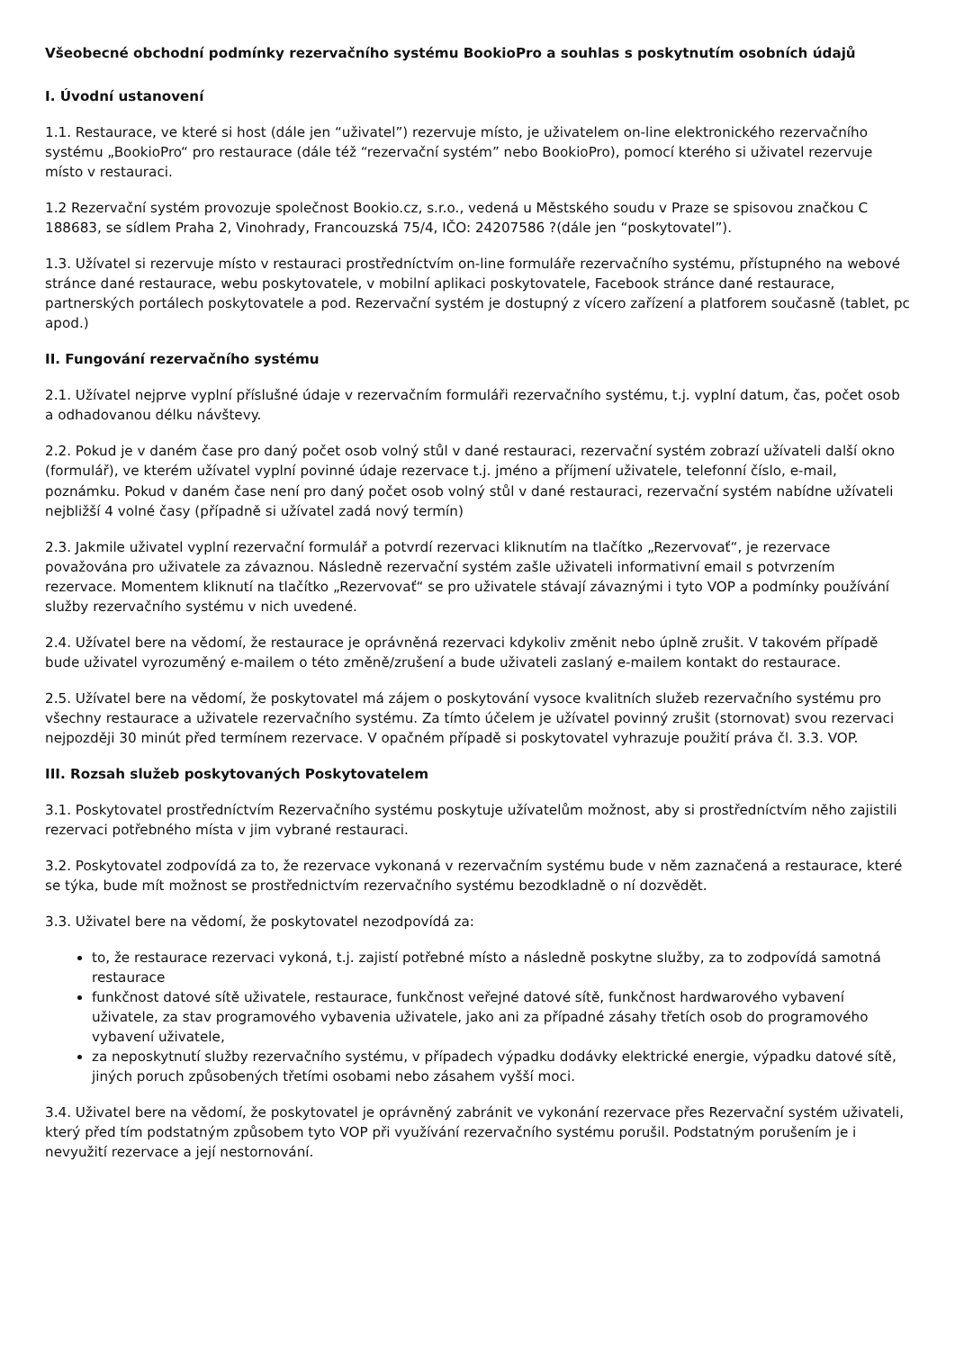Všeobecné obchodní podmínky rezervačního systému BookioPro a souhlas s poskytnutím osobních údajů
I. Úvodní ustanovení
1.1. Restaurace, ve které si host (dále jen “uživatel”) rezervuje místo, je uživatelem on-line elektronického rezervačního systému „BookioPro“ pro restaurace (dále též “rezervační systém” nebo BookioPro), pomocí kterého si uživatel rezervuje místo v restauraci.
1.2 Rezervační systém provozuje společnost Bookio.cz, s.r.o., vedená u Městského soudu v Praze se spisovou značkou C 188683, se sídlem Praha 2, Vinohrady, Francouzská 75/4, IČO: 24207586 ?(dále jen “poskytovatel”).
1.3. Užívatel si rezervuje místo v restauraci prostředníctvím on-line formuláře rezervačního systému, přístupného na webové stránce dané restaurace, webu poskytovatele, v mobilní aplikaci poskytovatele, Facebook stránce dané restaurace, partnerských portálech poskytovatele a pod. Rezervační systém je dostupný z vícero zařízení a platforem současně (tablet, pc apod.)
II. Fungování rezervačního systému
2.1. Užívatel nejprve vyplní příslušné údaje v rezervačním formuláři rezervačního systému, t.j. vyplní datum, čas, počet osob a odhadovanou délku návštevy.
2.2. Pokud je v daném čase pro daný počet osob volný stůl v dané restauraci, rezervační systém zobrazí užívateli další okno (formulář), ve kterém užívatel vyplní povinné údaje rezervace t.j. jméno a příjmení uživatele, telefonní číslo, e-mail, poznámku. Pokud v daném čase není pro daný počet osob volný stůl v dané restauraci, rezervační systém nabídne užívateli nejbližší 4 volné časy (případně si užívatel zadá nový termín)
2.3. Jakmile uživatel vyplní rezervační formulář a potvrdí rezervaci kliknutím na tlačítko „Rezervovať“, je rezervace považována pro uživatele za závaznou. Následně rezervační systém zašle uživateli informativní email s potvrzením rezervace. Momentem kliknutí na tlačítko „Rezervovať“ se pro uživatele stávají závaznými i tyto VOP a podmínky používání služby rezervačního systému v nich uvedené.
2.4. Užívatel bere na vědomí, že restaurace je oprávněná rezervaci kdykoliv změnit nebo úplně zrušit. V takovém případě bude uživatel vyrozuměný e-mailem o této změně/zrušení a bude uživateli zaslaný e-mailem kontakt do restaurace.
2.5. Užívatel bere na vědomí, že poskytovatel má zájem o poskytování vysoce kvalitních služeb rezervačního systému pro všechny restaurace a uživatele rezervačního systému. Za tímto účelem je užívatel povinný zrušit (stornovat) svou rezervaci nejpozději 30 minút před termínem rezervace. V opačném případě si poskytovatel vyhrazuje použití práva čl. 3.3. VOP.
III. Rozsah služeb poskytovaných Poskytovatelem
3.1. Poskytovatel prostředníctvím Rezervačního systému poskytuje užívatelům možnost, aby si prostředníctvím něho zajistili rezervaci potřebného místa v jim vybrané restauraci.
3.2. Poskytovatel zodpovídá za to, že rezervace vykonaná v rezervačním systému bude v něm zaznačená a restaurace, které se týka, bude mít možnost se prostřednictvím rezervačního systému bezodkladně o ní dozvědět.
3.3. Uživatel bere na vědomí, že poskytovatel nezodpovídá za:
to, že restaurace rezervaci vykoná, t.j. zajistí potřebné místo a následně poskytne služby, za to zodpovídá samotná restaurace
funkčnost datové sítě uživatele, restaurace, funkčnost veřejné datové sítě, funkčnost hardwarového vybavení uživatele, za stav programového vybavenia uživatele, jako ani za případné zásahy třetích osob do programového vybavení uživatele,
za neposkytnutí služby rezervačního systému, v případech výpadku dodávky elektrické energie, výpadku datové sítě, jiných poruch způsobených třetími osobami nebo zásahem vyšší moci.
3.4. Uživatel bere na vědomí, že poskytovatel je oprávněný zabránit ve vykonání rezervace přes Rezervační systém uživateli, který před tím podstatným způsobem tyto VOP při využívání rezervačního systému porušil. Podstatným porušením je i nevyužití rezervace a její nestornování.